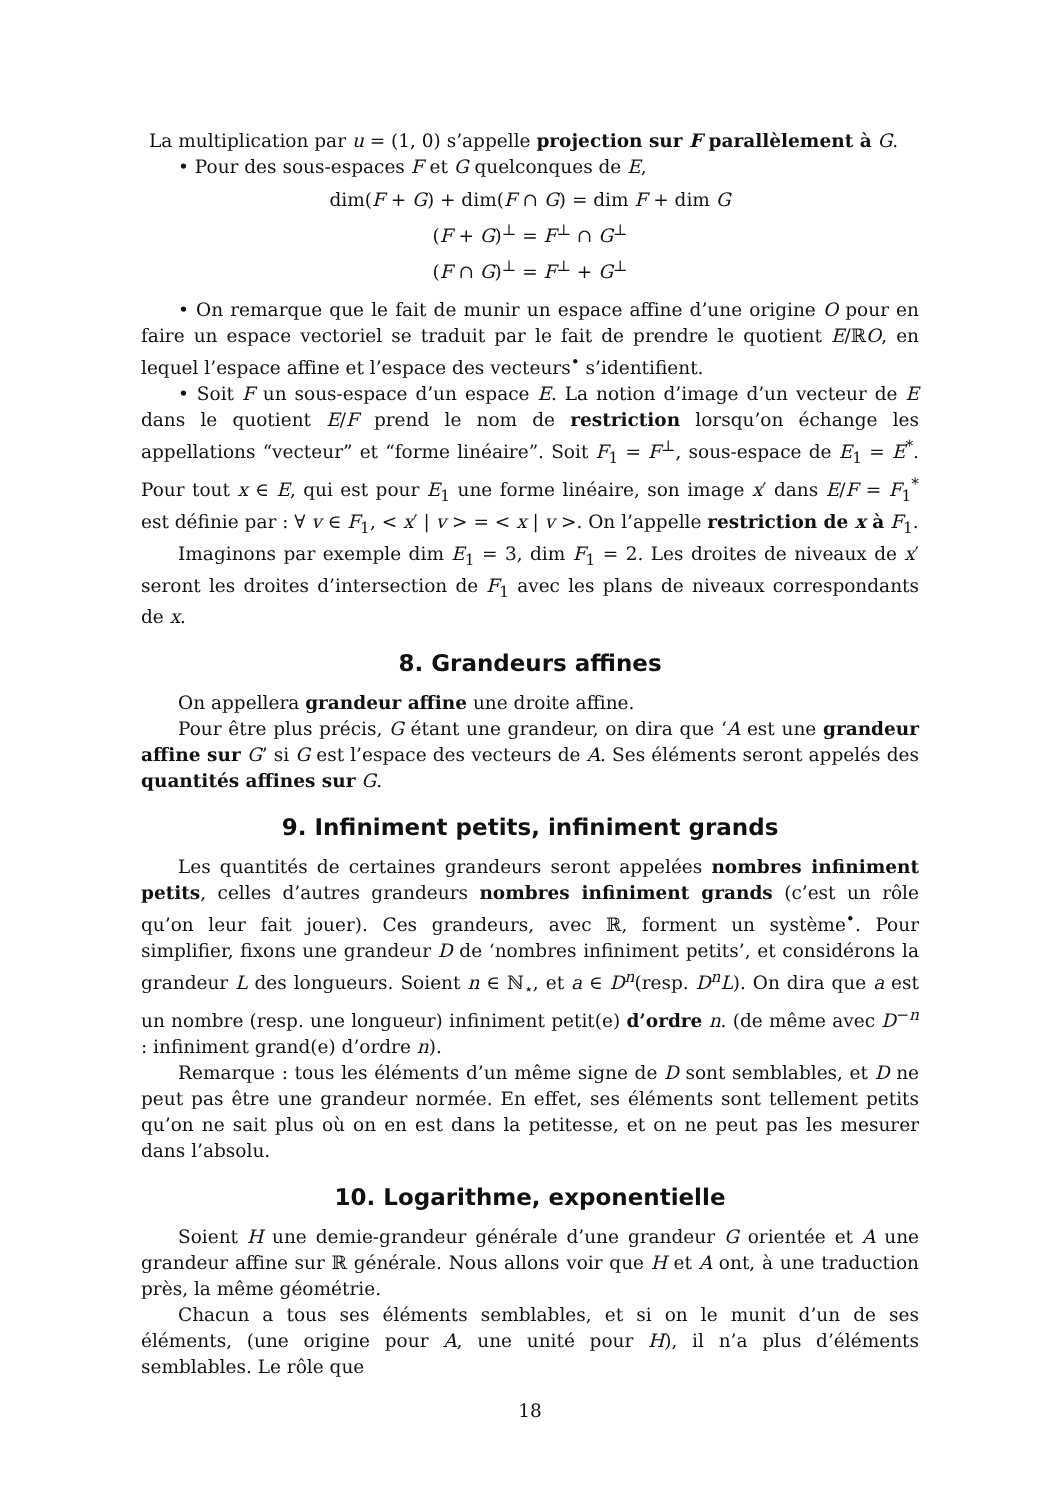La multiplication par u = (1, 0) s’appelle projection sur F parallèlement à G.
• Pour des sous-espaces F et G quelconques de E,
dim(F + G) + dim(F ∩ G) = dim F + dim G
(F + G)<sup>⊥</sup> = F<sup>⊥</sup> ∩ G<sup>⊥</sup>
(F ∩ G)<sup>⊥</sup> = F<sup>⊥</sup> + G<sup>⊥</sup>
• On remarque que le fait de munir un espace affine d’une origine O pour en faire un espace vectoriel se traduit par le fait de prendre le quotient E/ℝO, en lequel l’espace affine et l’espace des vecteurs<sup>•</sup> s’identifient.
• Soit F un sous-espace d’un espace E. La notion d’image d’un vecteur de E dans le quotient E/F prend le nom de restriction lorsqu’on échange les appellations “vecteur” et “forme linéaire”. Soit F<sub>1</sub> = F<sup>⊥</sup>, sous-espace de E<sub>1</sub> = E<sup>*</sup>. Pour tout x ∈ E, qui est pour E<sub>1</sub> une forme linéaire, son image x′ dans E/F = F<sub>1</sub><sup>*</sup> est définie par : ∀ v ∈ F<sub>1</sub>, < x′ | v > = < x | v >. On l’appelle restriction de x à F<sub>1</sub>.
Imaginons par exemple dim E<sub>1</sub> = 3, dim F<sub>1</sub> = 2. Les droites de niveaux de x′ seront les droites d’intersection de F<sub>1</sub> avec les plans de niveaux correspondants de x.
8. Grandeurs affines
On appellera grandeur affine une droite affine.
Pour être plus précis, G étant une grandeur, on dira que ‘A est une grandeur affine sur G’ si G est l’espace des vecteurs de A. Ses éléments seront appelés des quantités affines sur G.
9. Infiniment petits, infiniment grands
Les quantités de certaines grandeurs seront appelées nombres infiniment petits, celles d’autres grandeurs nombres infiniment grands (c’est un rôle qu’on leur fait jouer). Ces grandeurs, avec ℝ, forment un système<sup>•</sup>. Pour simplifier, fixons une grandeur D de ‘nombres infiniment petits’, et considérons la grandeur L des longueurs. Soient n ∈ ℕ<sub>⋆</sub>, et a ∈ D<sup>n</sup>(resp. D<sup>n</sup>L). On dira que a est un nombre (resp. une longueur) infiniment petit(e) d’ordre n. (de même avec D<sup>−n</sup> : infiniment grand(e) d’ordre n).
Remarque : tous les éléments d’un même signe de D sont semblables, et D ne peut pas être une grandeur normée. En effet, ses éléments sont tellement petits qu’on ne sait plus où on en est dans la petitesse, et on ne peut pas les mesurer dans l’absolu.
10. Logarithme, exponentielle
Soient H une demie-grandeur générale d’une grandeur G orientée et A une grandeur affine sur ℝ générale. Nous allons voir que H et A ont, à une traduction près, la même géométrie.
Chacun a tous ses éléments semblables, et si on le munit d’un de ses éléments, (une origine pour A, une unité pour H), il n’a plus d’éléments semblables. Le rôle que
18